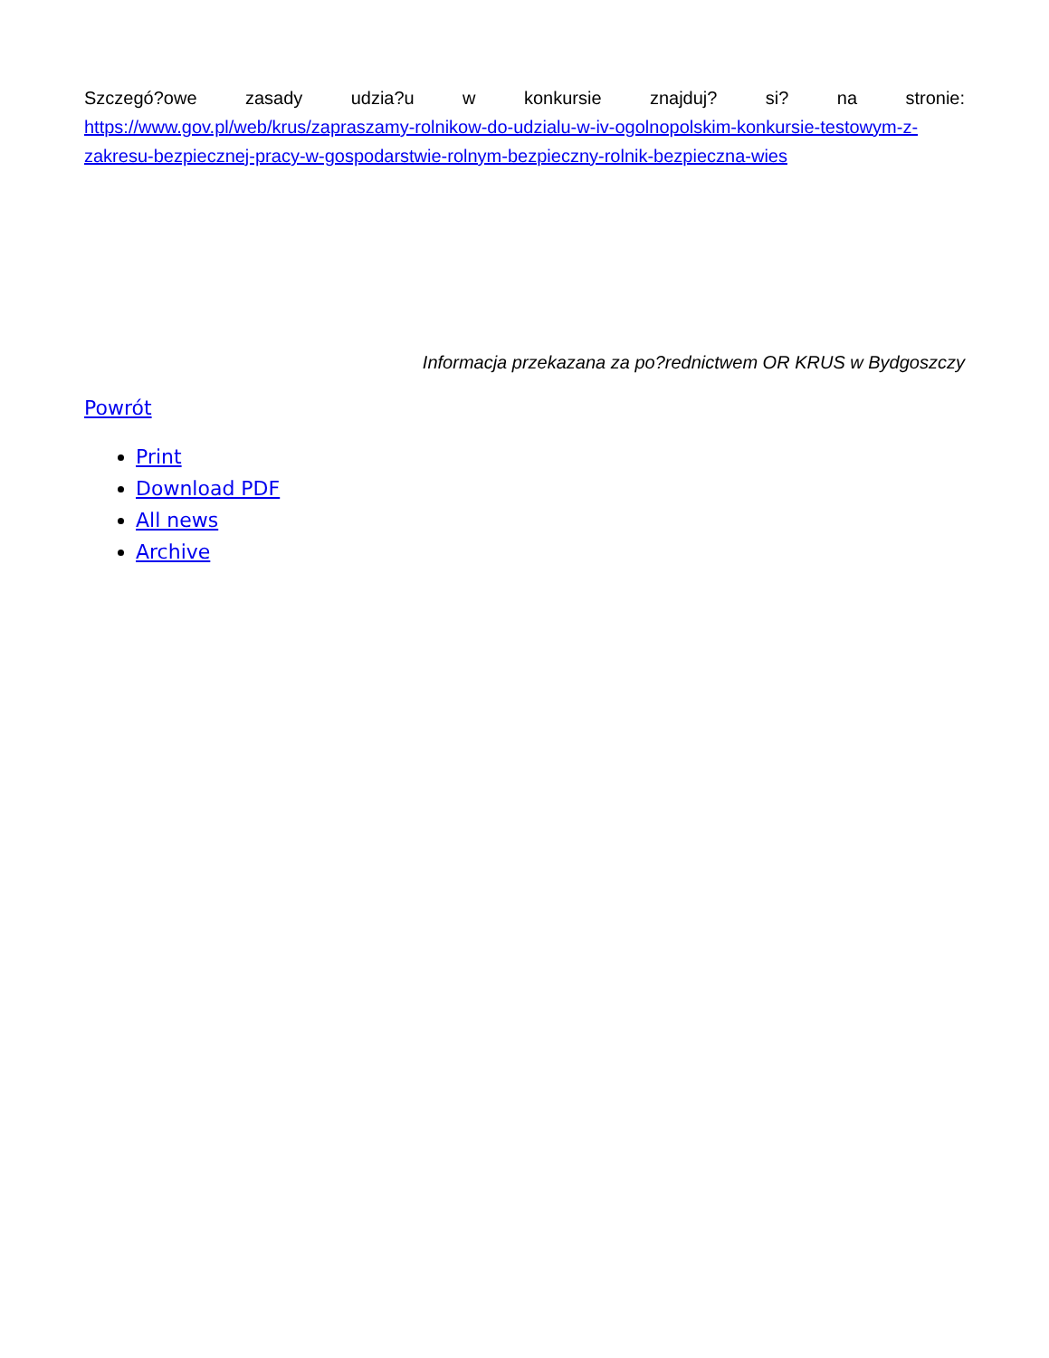Szczegó?owe zasady udzia?u w konkursie znajduj? si? na stronie:
https://www.gov.pl/web/krus/zapraszamy-rolnikow-do-udzialu-w-iv-ogolnopolskim-konkursie-testowym-z-zakresu-bezpiecznej-pracy-w-gospodarstwie-rolnym-bezpieczny-rolnik-bezpieczna-wies
Informacja przekazana za po?rednictwem OR KRUS w Bydgoszczy
Powrót
Print
Download PDF
All news
Archive